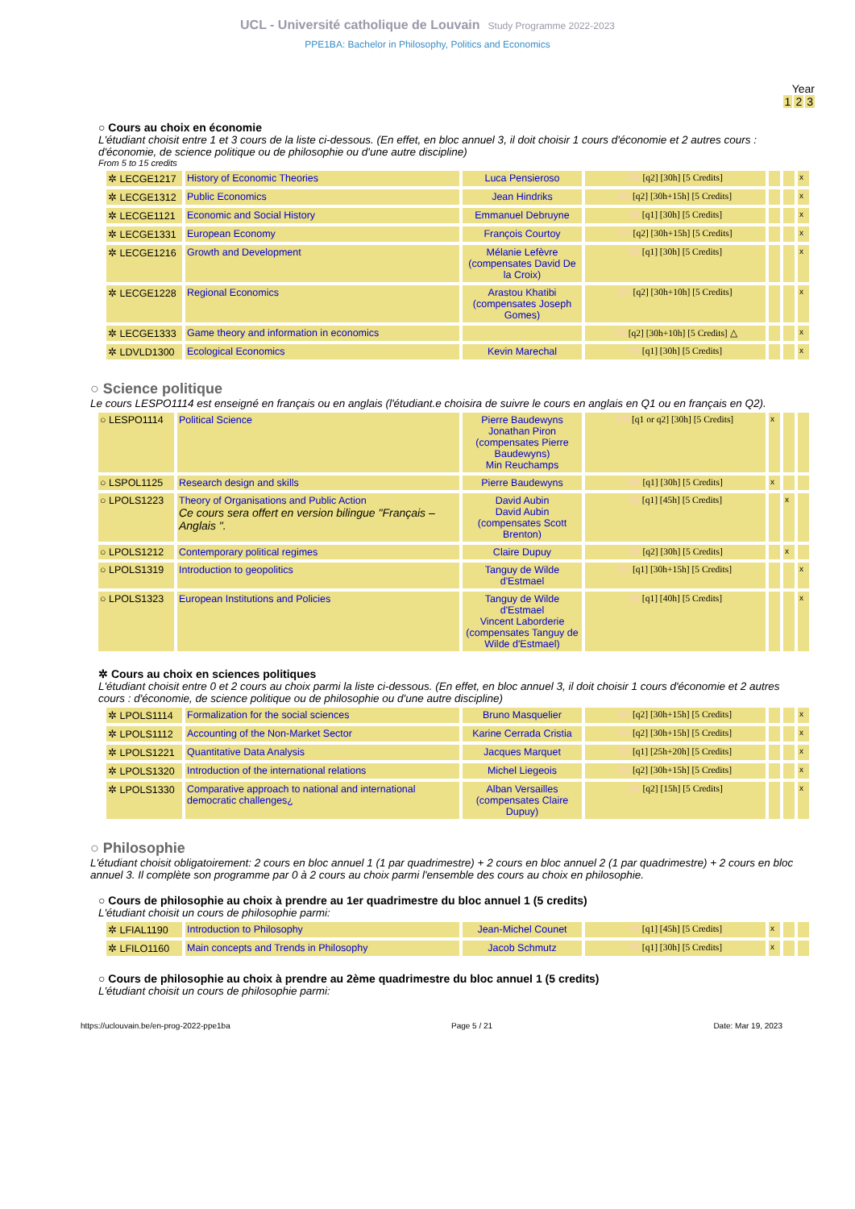UCL - Université catholique de Louvain Study Programme 2022-2023
PPE1BA: Bachelor in Philosophy, Politics and Economics
Year
1 2 3
○ Cours au choix en économie
L'étudiant choisit entre 1 et 3 cours de la liste ci-dessous. (En effet, en bloc annuel 3, il doit choisir 1 cours d'économie et 2 autres cours : d'économie, de science politique ou de philosophie ou d'une autre discipline)
From 5 to 15 credits
| ✲ LECGE1217 | History of Economic Theories | Luca Pensieroso | EN [q2] [30h] [5 Credits] | | | x |
| ✲ LECGE1312 | Public Economics | Jean Hindriks | FR [q2] [30h+15h] [5 Credits] | | | x |
| ✲ LECGE1121 | Economic and Social History | Emmanuel Debruyne | FR [q1] [30h] [5 Credits] | | | x |
| ✲ LECGE1331 | European Economy | François Courtoy | EN [q2] [30h+15h] [5 Credits] | | | x |
| ✲ LECGE1216 | Growth and Development | Mélanie Lefèvre (compensates David De la Croix) | FR [q1] [30h] [5 Credits] | | | x |
| ✲ LECGE1228 | Regional Economics | Arastou Khatibi (compensates Joseph Gomes) | EN [q2] [30h+10h] [5 Credits] | | | x |
| ✲ LECGE1333 | Game theory and information in economics | | EN [q2] [30h+10h] [5 Credits] △ | | | x |
| ✲ LDVLD1300 | Ecological Economics | Kevin Marechal | FR [q1] [30h] [5 Credits] | | | x |
○ Science politique
Le cours LESPO1114 est enseigné en français ou en anglais (l'étudiant.e choisira de suivre le cours en anglais en Q1 ou en français en Q2).
| ○ LESPO1114 | Political Science | Pierre Baudewyns Jonathan Piron (compensates Pierre Baudewyns) Min Reuchamps | EN [q1 or q2] [30h] [5 Credits] | x | | |
| ○ LSPOL1125 | Research design and skills | Pierre Baudewyns | EN [q1] [30h] [5 Credits] | x | | |
| ○ LPOLS1223 | Theory of Organisations and Public Action Ce cours sera offert en version bilingue "Français – Anglais ". | David Aubin David Aubin (compensates Scott Brenton) | FR [q1] [45h] [5 Credits] | | x | |
| ○ LPOLS1212 | Contemporary political regimes | Claire Dupuy | EN [q2] [30h] [5 Credits] | | x | |
| ○ LPOLS1319 | Introduction to geopolitics | Tanguy de Wilde d'Estmael | FR [q1] [30h+15h] [5 Credits] | | | x |
| ○ LPOLS1323 | European Institutions and Policies | Tanguy de Wilde d'Estmael Vincent Laborderie (compensates Tanguy de Wilde d'Estmael) | FR [q1] [40h] [5 Credits] | | | x |
✲ Cours au choix en sciences politiques
L'étudiant choisit entre 0 et 2 cours au choix parmi la liste ci-dessous. (En effet, en bloc annuel 3, il doit choisir 1 cours d'économie et 2 autres cours : d'économie, de science politique ou de philosophie ou d'une autre discipline)
| ✲ LPOLS1114 | Formalization for the social sciences | Bruno Masquelier | FR [q2] [30h+15h] [5 Credits] | | | x |
| ✲ LPOLS1112 | Accounting of the Non-Market Sector | Karine Cerrada Cristia | FR [q2] [30h+15h] [5 Credits] | | | x |
| ✲ LPOLS1221 | Quantitative Data Analysis | Jacques Marquet | FR [q1] [25h+20h] [5 Credits] | | | x |
| ✲ LPOLS1320 | Introduction of the international relations | Michel Liegeois | FR [q2] [30h+15h] [5 Credits] | | | x |
| ✲ LPOLS1330 | Comparative approach to national and international democratic challenges¿ | Alban Versailles (compensates Claire Dupuy) | EN [q2] [15h] [5 Credits] | | | x |
○ Philosophie
L'étudiant choisit obligatoirement: 2 cours en bloc annuel 1 (1 par quadrimestre) + 2 cours en bloc annuel 2 (1 par quadrimestre) + 2 cours en bloc annuel 3. Il complète son programme par 0 à 2 cours au choix parmi l'ensemble des cours au choix en philosophie.
○ Cours de philosophie au choix à prendre au 1er quadrimestre du bloc annuel 1 (5 credits)
L'étudiant choisit un cours de philosophie parmi:
| ✲ LFIAL1190 | Introduction to Philosophy | Jean-Michel Counet | FR [q1] [45h] [5 Credits] | x | | |
| ✲ LFILO1160 | Main concepts and Trends in Philosophy | Jacob Schmutz | FR [q1] [30h] [5 Credits] | x | | |
○ Cours de philosophie au choix à prendre au 2ème quadrimestre du bloc annuel 1 (5 credits)
L'étudiant choisit un cours de philosophie parmi:
https://uclouvain.be/en-prog-2022-ppe1ba Page 5 / 21 Date: Mar 19, 2023